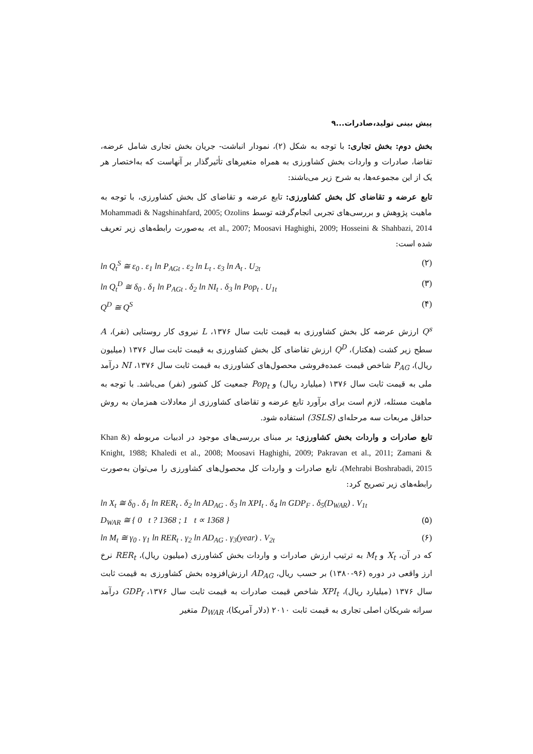پیش بینی تولید،صادرات...۹
بخش دوم: بخش تجاری: با توجه به شکل (۲)، نمودار انباشت- جریان بخش تجاری شامل عرضه، تقاضا، صادرات و واردات بخش کشاورزی به همراه متغیرهای تأثیرگذار بر آنهاست که به‌اختصار هر یک از این مجموعه‌ها، به شرح زیر می‌باشند:
تابع عرضه و تقاضای کل بخش کشاورزی: تابع عرضه و تقاضای کل بخش کشاورزی، با توجه به ماهیت پژوهش و بررسی‌های تجربی انجام‌گرفته توسط Mohammadi & Nagshinahfard, 2005; Ozolins et al., 2007; Moosavi Haghighi, 2009; Hosseini & Shahbazi, 2014، به‌صورت رابطه‌های زیر تعریف شده است:
ln Q<sub>t</sub><sup>S</sup> ≅ ε<sub>0</sub> . ε<sub>1</sub> ln P<sub>AGt</sub> . ε<sub>2</sub> ln L<sub>t</sub> . ε<sub>3</sub> ln A<sub>t</sub> . U<sub>2t</sub> (۲)
ln Q<sub>t</sub><sup>D</sup> ≅ δ<sub>0</sub> . δ<sub>1</sub> ln P<sub>AGt</sub> . δ<sub>2</sub> ln NI<sub>t</sub> . δ<sub>3</sub> ln Pop<sub>t</sub> . U<sub>1t</sub> (۳)
Q<sup>D</sup> ≅ Q<sup>S</sup> (۴)
Q<sup>s</sup> ارزش عرضه کل بخش کشاورزی به قیمت ثابت سال ۱۳۷۶، L نیروی کار روستایی (نفر)، A سطح زیر کشت (هکتار)، Q<sup>D</sup> ارزش تقاضای کل بخش کشاورزی به قیمت ثابت سال ۱۳۷۶ (میلیون ریال)، P<sub>AG</sub> شاخص قیمت عمده‌فروشی محصول‌های کشاورزی به قیمت ثابت سال ۱۳۷۶، NI درآمد ملی به قیمت ثابت سال ۱۳۷۶ (میلیارد ریال) و Pop<sub>t</sub> جمعیت کل کشور (نفر) می‌باشد. با توجه به ماهیت مسئله، لازم است برای برآورد تابع عرضه و تقاضای کشاورزی از معادلات همزمان به روش حداقل مربعات سه مرحله‌ای (3SLS) استفاده شود.
تابع صادرات و واردات بخش کشاورزی: بر مبنای بررسی‌های موجود در ادبیات مربوطه (Khan & Knight, 1988; Khaledi et al., 2008; Moosavi Haghighi, 2009; Pakravan et al., 2011; Zamani & Mehrabi Boshrabadi, 2015)، تابع صادرات و واردات کل محصول‌های کشاورزی را می‌توان به‌صورت رابطه‌های زیر تصریح کرد:
ln X<sub>t</sub> ≅ δ<sub>0</sub> . δ<sub>1</sub> ln RER<sub>t</sub> . δ<sub>2</sub> ln AD<sub>AG</sub> . δ<sub>3</sub> ln XPI<sub>t</sub> . δ<sub>4</sub> ln GDP<sub>F</sub> . δ<sub>5</sub>(D<sub>WAR</sub>) . V<sub>1t</sub>
D<sub>WAR</sub> ≅ { 0 t ? 1368 ; 1 t ∝ 1368 } (۵)
ln M<sub>t</sub> ≅ γ<sub>0</sub> . γ<sub>1</sub> ln RER<sub>t</sub> . γ<sub>2</sub> ln AD<sub>AG</sub> . γ<sub>3</sub>(year) . V<sub>2t</sub> (۶)
که در آن، X<sub>t</sub> و M<sub>t</sub> به ترتیب ارزش صادرات و واردات بخش کشاورزی (میلیون ریال)، RER<sub>t</sub> نرخ ارز واقعی در دوره (۹۶-۱۳۸۰) بر حسب ریال، AD<sub>AG</sub> ارزش‌افزوده بخش کشاورزی به قیمت ثابت سال ۱۳۷۶ (میلیارد ریال)، XPI<sub>t</sub> شاخص قیمت صادرات به قیمت ثابت سال ۱۳۷۶، GDP<sub>f</sub> درآمد سرانه شریکان اصلی تجاری به قیمت ثابت ۲۰۱۰ (دلار آمریکا)، D<sub>WAR</sub> متغیر